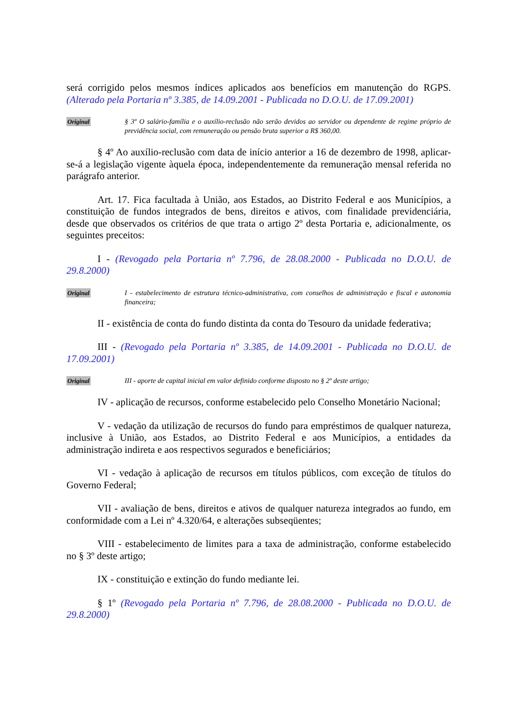será corrigido pelos mesmos índices aplicados aos benefícios em manutenção do RGPS. (Alterado pela Portaria nº 3.385, de 14.09.2001 - Publicada no D.O.U. de 17.09.2001)
Original § 3º O salário-família e o auxílio-reclusão não serão devidos ao servidor ou dependente de regime próprio de previdência social, com remuneração ou pensão bruta superior a R$ 360,00.
§ 4º Ao auxílio-reclusão com data de início anterior a 16 de dezembro de 1998, aplicar-se-á a legislação vigente àquela época, independentemente da remuneração mensal referida no parágrafo anterior.
Art. 17. Fica facultada à União, aos Estados, ao Distrito Federal e aos Municípios, a constituição de fundos integrados de bens, direitos e ativos, com finalidade previdenciária, desde que observados os critérios de que trata o artigo 2º desta Portaria e, adicionalmente, os seguintes preceitos:
I - (Revogado pela Portaria nº 7.796, de 28.08.2000 - Publicada no D.O.U. de 29.8.2000)
Original I - estabelecimento de estrutura técnico-administrativa, com conselhos de administração e fiscal e autonomia financeira;
II - existência de conta do fundo distinta da conta do Tesouro da unidade federativa;
III - (Revogado pela Portaria nº 3.385, de 14.09.2001 - Publicada no D.O.U. de 17.09.2001)
Original III - aporte de capital inicial em valor definido conforme disposto no § 2º deste artigo;
IV - aplicação de recursos, conforme estabelecido pelo Conselho Monetário Nacional;
V - vedação da utilização de recursos do fundo para empréstimos de qualquer natureza, inclusive à União, aos Estados, ao Distrito Federal e aos Municípios, a entidades da administração indireta e aos respectivos segurados e beneficiários;
VI - vedação à aplicação de recursos em títulos públicos, com exceção de títulos do Governo Federal;
VII - avaliação de bens, direitos e ativos de qualquer natureza integrados ao fundo, em conformidade com a Lei nº 4.320/64, e alterações subseqüentes;
VIII - estabelecimento de limites para a taxa de administração, conforme estabelecido no § 3º deste artigo;
IX - constituição e extinção do fundo mediante lei.
§ 1º (Revogado pela Portaria nº 7.796, de 28.08.2000 - Publicada no D.O.U. de 29.8.2000)